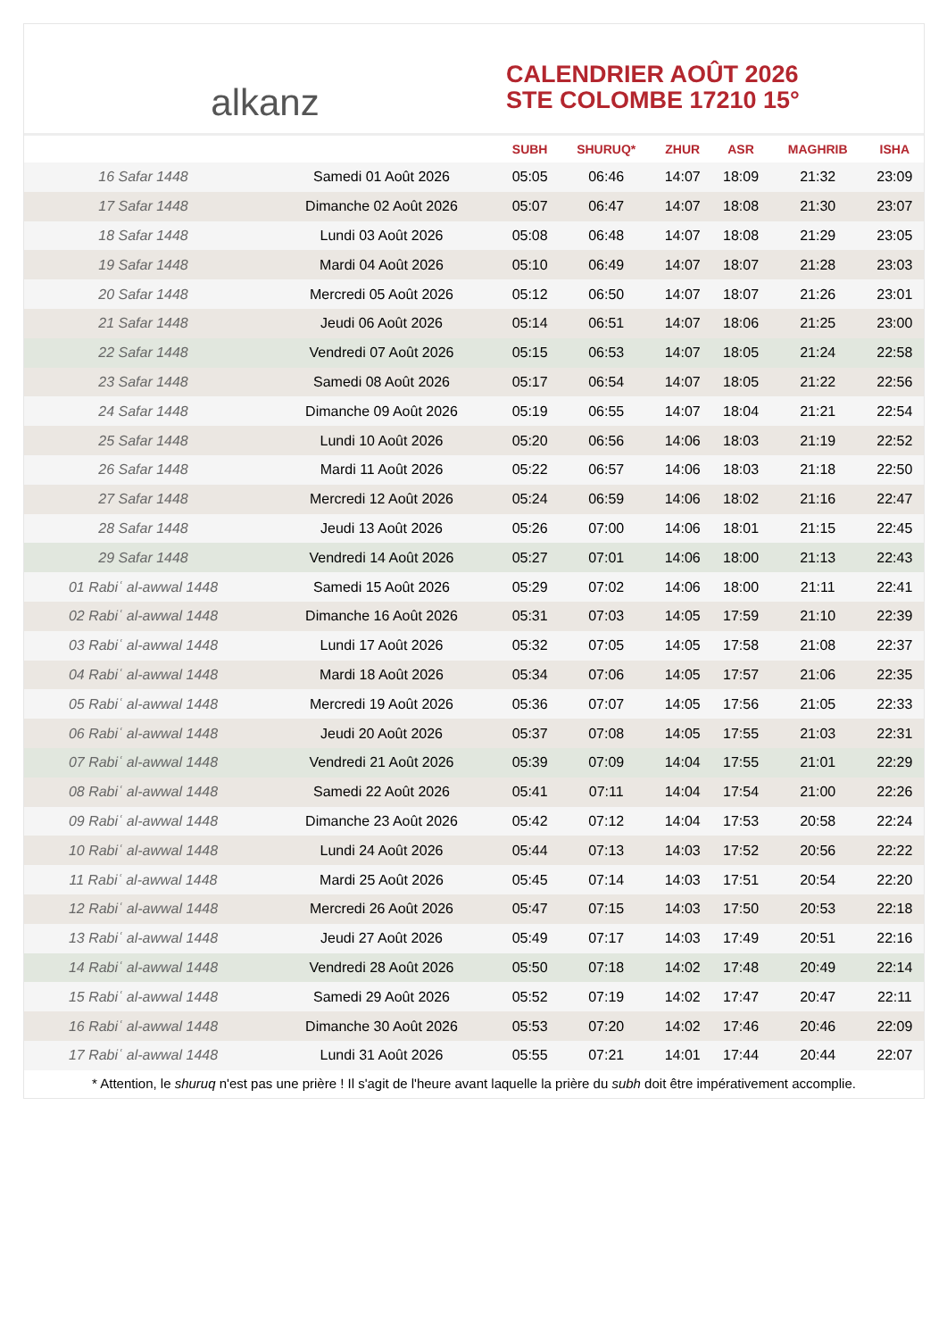alkanz
CALENDRIER AOÛT 2026
STE COLOMBE 17210 15°
| | | SUBH | SHURUQ* | ZHUR | ASR | MAGHRIB | ISHA |
| --- | --- | --- | --- | --- | --- | --- | --- |
| 16 Safar 1448 | Samedi 01 Août 2026 | 05:05 | 06:46 | 14:07 | 18:09 | 21:32 | 23:09 |
| 17 Safar 1448 | Dimanche 02 Août 2026 | 05:07 | 06:47 | 14:07 | 18:08 | 21:30 | 23:07 |
| 18 Safar 1448 | Lundi 03 Août 2026 | 05:08 | 06:48 | 14:07 | 18:08 | 21:29 | 23:05 |
| 19 Safar 1448 | Mardi 04 Août 2026 | 05:10 | 06:49 | 14:07 | 18:07 | 21:28 | 23:03 |
| 20 Safar 1448 | Mercredi 05 Août 2026 | 05:12 | 06:50 | 14:07 | 18:07 | 21:26 | 23:01 |
| 21 Safar 1448 | Jeudi 06 Août 2026 | 05:14 | 06:51 | 14:07 | 18:06 | 21:25 | 23:00 |
| 22 Safar 1448 | Vendredi 07 Août 2026 | 05:15 | 06:53 | 14:07 | 18:05 | 21:24 | 22:58 |
| 23 Safar 1448 | Samedi 08 Août 2026 | 05:17 | 06:54 | 14:07 | 18:05 | 21:22 | 22:56 |
| 24 Safar 1448 | Dimanche 09 Août 2026 | 05:19 | 06:55 | 14:07 | 18:04 | 21:21 | 22:54 |
| 25 Safar 1448 | Lundi 10 Août 2026 | 05:20 | 06:56 | 14:06 | 18:03 | 21:19 | 22:52 |
| 26 Safar 1448 | Mardi 11 Août 2026 | 05:22 | 06:57 | 14:06 | 18:03 | 21:18 | 22:50 |
| 27 Safar 1448 | Mercredi 12 Août 2026 | 05:24 | 06:59 | 14:06 | 18:02 | 21:16 | 22:47 |
| 28 Safar 1448 | Jeudi 13 Août 2026 | 05:26 | 07:00 | 14:06 | 18:01 | 21:15 | 22:45 |
| 29 Safar 1448 | Vendredi 14 Août 2026 | 05:27 | 07:01 | 14:06 | 18:00 | 21:13 | 22:43 |
| 01 Rabiʿ al-awwal 1448 | Samedi 15 Août 2026 | 05:29 | 07:02 | 14:06 | 18:00 | 21:11 | 22:41 |
| 02 Rabiʿ al-awwal 1448 | Dimanche 16 Août 2026 | 05:31 | 07:03 | 14:05 | 17:59 | 21:10 | 22:39 |
| 03 Rabiʿ al-awwal 1448 | Lundi 17 Août 2026 | 05:32 | 07:05 | 14:05 | 17:58 | 21:08 | 22:37 |
| 04 Rabiʿ al-awwal 1448 | Mardi 18 Août 2026 | 05:34 | 07:06 | 14:05 | 17:57 | 21:06 | 22:35 |
| 05 Rabiʿ al-awwal 1448 | Mercredi 19 Août 2026 | 05:36 | 07:07 | 14:05 | 17:56 | 21:05 | 22:33 |
| 06 Rabiʿ al-awwal 1448 | Jeudi 20 Août 2026 | 05:37 | 07:08 | 14:05 | 17:55 | 21:03 | 22:31 |
| 07 Rabiʿ al-awwal 1448 | Vendredi 21 Août 2026 | 05:39 | 07:09 | 14:04 | 17:55 | 21:01 | 22:29 |
| 08 Rabiʿ al-awwal 1448 | Samedi 22 Août 2026 | 05:41 | 07:11 | 14:04 | 17:54 | 21:00 | 22:26 |
| 09 Rabiʿ al-awwal 1448 | Dimanche 23 Août 2026 | 05:42 | 07:12 | 14:04 | 17:53 | 20:58 | 22:24 |
| 10 Rabiʿ al-awwal 1448 | Lundi 24 Août 2026 | 05:44 | 07:13 | 14:03 | 17:52 | 20:56 | 22:22 |
| 11 Rabiʿ al-awwal 1448 | Mardi 25 Août 2026 | 05:45 | 07:14 | 14:03 | 17:51 | 20:54 | 22:20 |
| 12 Rabiʿ al-awwal 1448 | Mercredi 26 Août 2026 | 05:47 | 07:15 | 14:03 | 17:50 | 20:53 | 22:18 |
| 13 Rabiʿ al-awwal 1448 | Jeudi 27 Août 2026 | 05:49 | 07:17 | 14:03 | 17:49 | 20:51 | 22:16 |
| 14 Rabiʿ al-awwal 1448 | Vendredi 28 Août 2026 | 05:50 | 07:18 | 14:02 | 17:48 | 20:49 | 22:14 |
| 15 Rabiʿ al-awwal 1448 | Samedi 29 Août 2026 | 05:52 | 07:19 | 14:02 | 17:47 | 20:47 | 22:11 |
| 16 Rabiʿ al-awwal 1448 | Dimanche 30 Août 2026 | 05:53 | 07:20 | 14:02 | 17:46 | 20:46 | 22:09 |
| 17 Rabiʿ al-awwal 1448 | Lundi 31 Août 2026 | 05:55 | 07:21 | 14:01 | 17:44 | 20:44 | 22:07 |
* Attention, le shuruq n'est pas une prière ! Il s'agit de l'heure avant laquelle la prière du subh doit être impérativement accomplie.